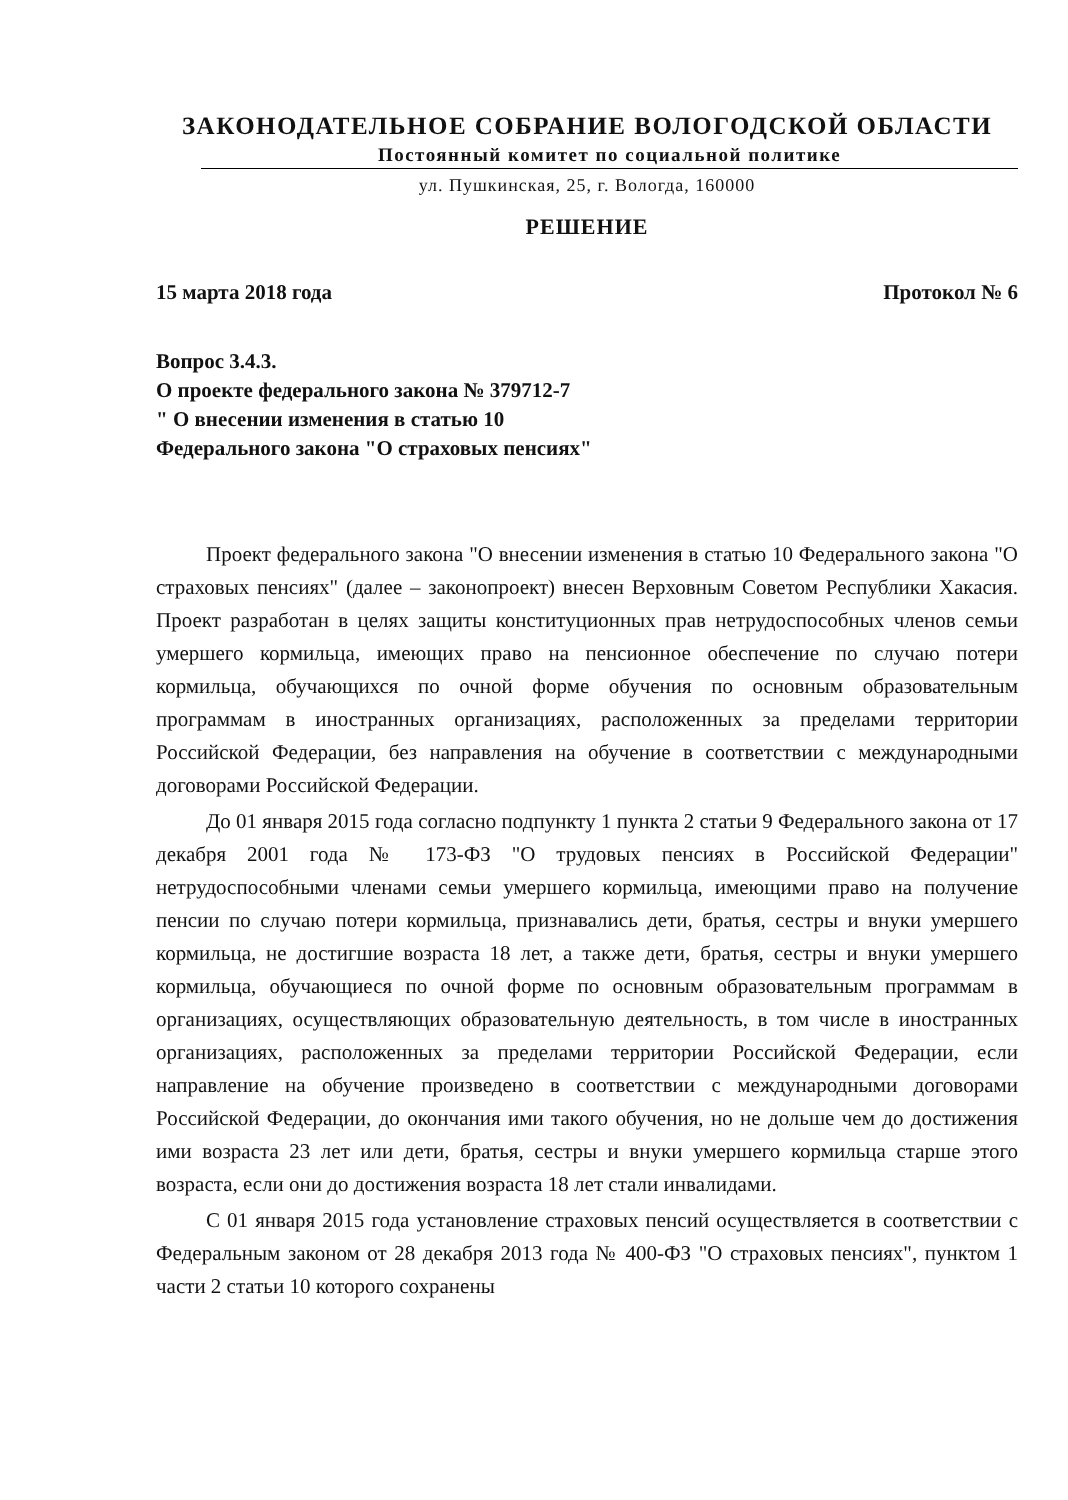ЗАКОНОДАТЕЛЬНОЕ СОБРАНИЕ ВОЛОГОДСКОЙ ОБЛАСТИ
Постоянный комитет по социальной политике
ул. Пушкинская, 25, г. Вологда, 160000
РЕШЕНИЕ
15 марта 2018 года Протокол № 6
Вопрос 3.4.3.
О проекте федерального закона № 379712-7
" О внесении изменения в статью 10
Федерального закона "О страховых пенсиях"
Проект федерального закона "О внесении изменения в статью 10 Федерального закона "О страховых пенсиях" (далее – законопроект) внесен Верховным Советом Республики Хакасия. Проект разработан в целях защиты конституционных прав нетрудоспособных членов семьи умершего кормильца, имеющих право на пенсионное обеспечение по случаю потери кормильца, обучающихся по очной форме обучения по основным образовательным программам в иностранных организациях, расположенных за пределами территории Российской Федерации, без направления на обучение в соответствии с международными договорами Российской Федерации.
До 01 января 2015 года согласно подпункту 1 пункта 2 статьи 9 Федерального закона от 17 декабря 2001 года № 173-ФЗ "О трудовых пенсиях в Российской Федерации" нетрудоспособными членами семьи умершего кормильца, имеющими право на получение пенсии по случаю потери кормильца, признавались дети, братья, сестры и внуки умершего кормильца, не достигшие возраста 18 лет, а также дети, братья, сестры и внуки умершего кормильца, обучающиеся по очной форме по основным образовательным программам в организациях, осуществляющих образовательную деятельность, в том числе в иностранных организациях, расположенных за пределами территории Российской Федерации, если направление на обучение произведено в соответствии с международными договорами Российской Федерации, до окончания ими такого обучения, но не дольше чем до достижения ими возраста 23 лет или дети, братья, сестры и внуки умершего кормильца старше этого возраста, если они до достижения возраста 18 лет стали инвалидами.
С 01 января 2015 года установление страховых пенсий осуществляется в соответствии с Федеральным законом от 28 декабря 2013 года № 400-ФЗ "О страховых пенсиях", пунктом 1 части 2 статьи 10 которого сохранены